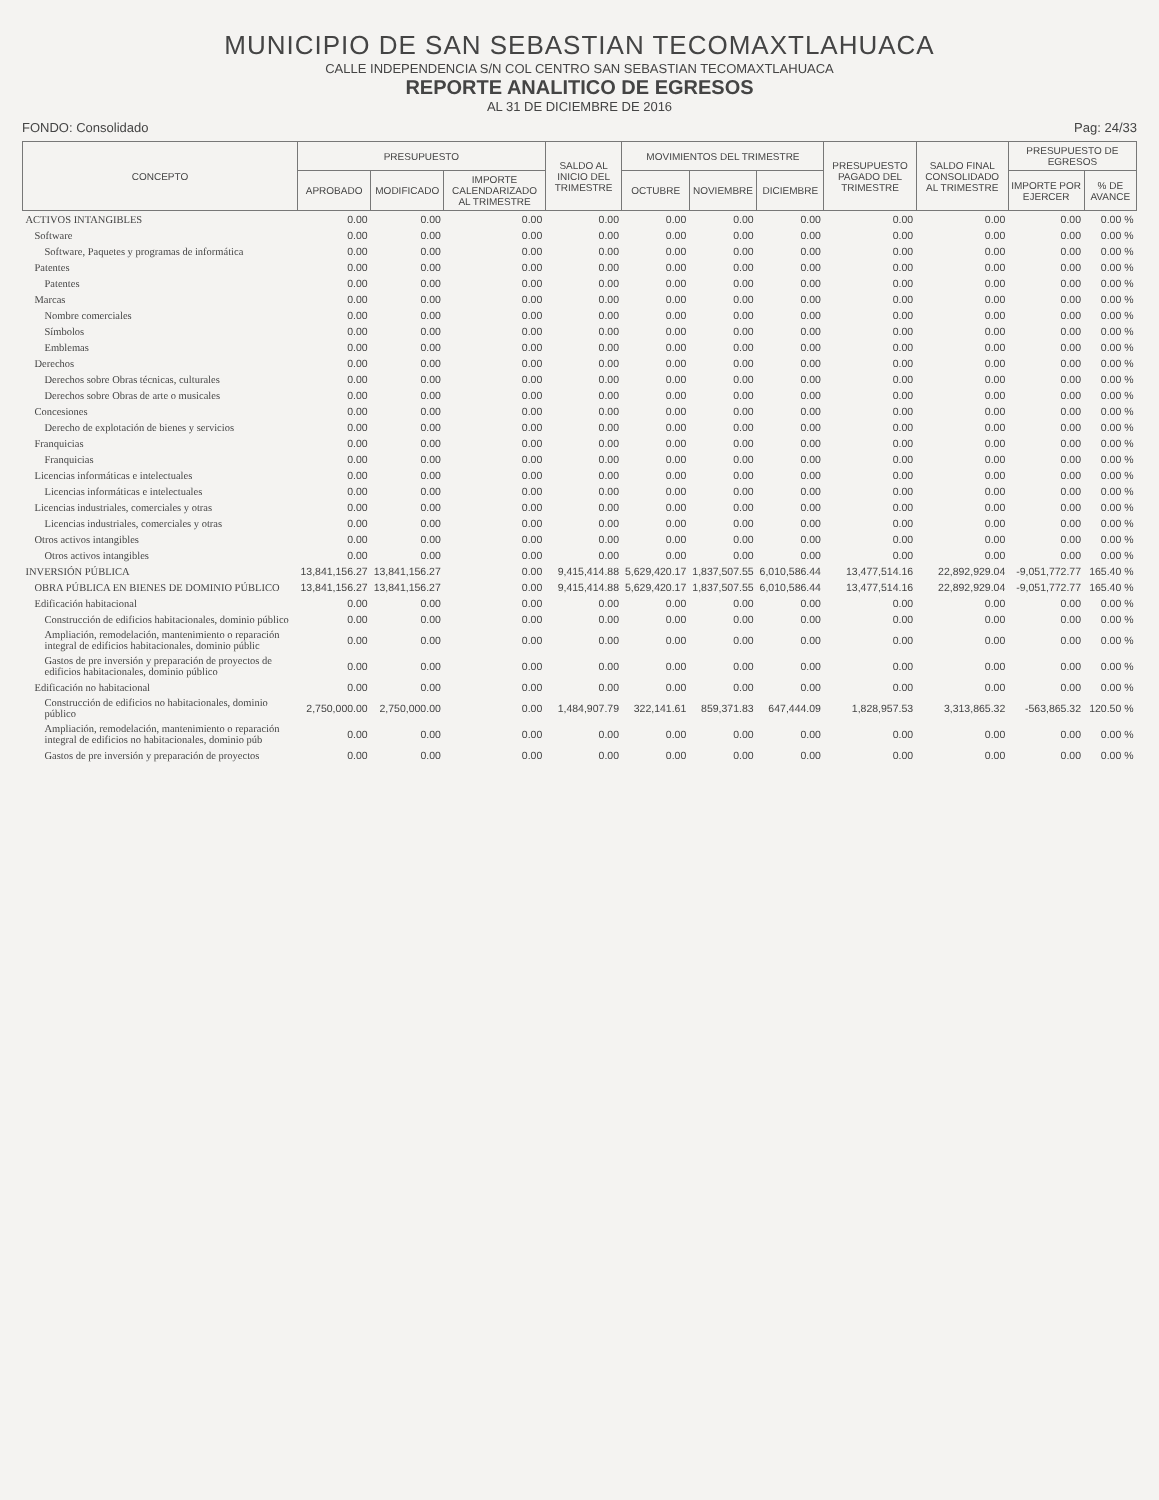MUNICIPIO DE SAN SEBASTIAN TECOMAXTLAHUACA
CALLE INDEPENDENCIA S/N COL CENTRO SAN SEBASTIAN TECOMAXTLAHUACA
REPORTE ANALITICO DE EGRESOS
AL 31 DE DICIEMBRE DE 2016
FONDO: Consolidado Pag: 24/33
| CONCEPTO | PRESUPUESTO | | | SALDO AL INICIO DEL TRIMESTRE | MOVIMIENTOS DEL TRIMESTRE | | | PRESUPUESTO PAGADO DEL TRIMESTRE | SALDO FINAL CONSOLIDADO AL TRIMESTRE | PRESUPUESTO DE EGRESOS | |
| --- | --- | --- | --- | --- | --- | --- | --- | --- | --- | --- | --- |
| | APROBADO | MODIFICADO | IMPORTE CALENDARIZADO AL TRIMESTRE | | OCTUBRE | NOVIEMBRE | DICIEMBRE | | | IMPORTE POR EJERCER | % DE AVANCE |
| ACTIVOS INTANGIBLES | 0.00 | 0.00 | 0.00 | 0.00 | 0.00 | 0.00 | 0.00 | 0.00 | 0.00 | 0.00 | 0.00 % |
| Software | 0.00 | 0.00 | 0.00 | 0.00 | 0.00 | 0.00 | 0.00 | 0.00 | 0.00 | 0.00 | 0.00 % |
| Software, Paquetes y programas de informática | 0.00 | 0.00 | 0.00 | 0.00 | 0.00 | 0.00 | 0.00 | 0.00 | 0.00 | 0.00 | 0.00 % |
| Patentes | 0.00 | 0.00 | 0.00 | 0.00 | 0.00 | 0.00 | 0.00 | 0.00 | 0.00 | 0.00 | 0.00 % |
| Patentes | 0.00 | 0.00 | 0.00 | 0.00 | 0.00 | 0.00 | 0.00 | 0.00 | 0.00 | 0.00 | 0.00 % |
| Marcas | 0.00 | 0.00 | 0.00 | 0.00 | 0.00 | 0.00 | 0.00 | 0.00 | 0.00 | 0.00 | 0.00 % |
| Nombre comerciales | 0.00 | 0.00 | 0.00 | 0.00 | 0.00 | 0.00 | 0.00 | 0.00 | 0.00 | 0.00 | 0.00 % |
| Símbolos | 0.00 | 0.00 | 0.00 | 0.00 | 0.00 | 0.00 | 0.00 | 0.00 | 0.00 | 0.00 | 0.00 % |
| Emblemas | 0.00 | 0.00 | 0.00 | 0.00 | 0.00 | 0.00 | 0.00 | 0.00 | 0.00 | 0.00 | 0.00 % |
| Derechos | 0.00 | 0.00 | 0.00 | 0.00 | 0.00 | 0.00 | 0.00 | 0.00 | 0.00 | 0.00 | 0.00 % |
| Derechos sobre Obras técnicas, culturales | 0.00 | 0.00 | 0.00 | 0.00 | 0.00 | 0.00 | 0.00 | 0.00 | 0.00 | 0.00 | 0.00 % |
| Derechos sobre Obras de arte o musicales | 0.00 | 0.00 | 0.00 | 0.00 | 0.00 | 0.00 | 0.00 | 0.00 | 0.00 | 0.00 | 0.00 % |
| Concesiones | 0.00 | 0.00 | 0.00 | 0.00 | 0.00 | 0.00 | 0.00 | 0.00 | 0.00 | 0.00 | 0.00 % |
| Derecho de explotación de bienes y servicios | 0.00 | 0.00 | 0.00 | 0.00 | 0.00 | 0.00 | 0.00 | 0.00 | 0.00 | 0.00 | 0.00 % |
| Franquicias | 0.00 | 0.00 | 0.00 | 0.00 | 0.00 | 0.00 | 0.00 | 0.00 | 0.00 | 0.00 | 0.00 % |
| Franquicias | 0.00 | 0.00 | 0.00 | 0.00 | 0.00 | 0.00 | 0.00 | 0.00 | 0.00 | 0.00 | 0.00 % |
| Licencias informáticas e intelectuales | 0.00 | 0.00 | 0.00 | 0.00 | 0.00 | 0.00 | 0.00 | 0.00 | 0.00 | 0.00 | 0.00 % |
| Licencias informáticas e intelectuales | 0.00 | 0.00 | 0.00 | 0.00 | 0.00 | 0.00 | 0.00 | 0.00 | 0.00 | 0.00 | 0.00 % |
| Licencias industriales, comerciales y otras | 0.00 | 0.00 | 0.00 | 0.00 | 0.00 | 0.00 | 0.00 | 0.00 | 0.00 | 0.00 | 0.00 % |
| Licencias industriales, comerciales y otras | 0.00 | 0.00 | 0.00 | 0.00 | 0.00 | 0.00 | 0.00 | 0.00 | 0.00 | 0.00 | 0.00 % |
| Otros activos intangibles | 0.00 | 0.00 | 0.00 | 0.00 | 0.00 | 0.00 | 0.00 | 0.00 | 0.00 | 0.00 | 0.00 % |
| Otros activos intangibles | 0.00 | 0.00 | 0.00 | 0.00 | 0.00 | 0.00 | 0.00 | 0.00 | 0.00 | 0.00 | 0.00 % |
| INVERSIÓN PÚBLICA | 13,841,156.27 | 13,841,156.27 | 0.00 | 9,415,414.88 | 5,629,420.17 | 1,837,507.55 | 6,010,586.44 | 13,477,514.16 | 22,892,929.04 | -9,051,772.77 | 165.40 % |
| OBRA PÚBLICA EN BIENES DE DOMINIO PÚBLICO | 13,841,156.27 | 13,841,156.27 | 0.00 | 9,415,414.88 | 5,629,420.17 | 1,837,507.55 | 6,010,586.44 | 13,477,514.16 | 22,892,929.04 | -9,051,772.77 | 165.40 % |
| Edificación habitacional | 0.00 | 0.00 | 0.00 | 0.00 | 0.00 | 0.00 | 0.00 | 0.00 | 0.00 | 0.00 | 0.00 % |
| Construcción de edificios habitacionales, dominio público | 0.00 | 0.00 | 0.00 | 0.00 | 0.00 | 0.00 | 0.00 | 0.00 | 0.00 | 0.00 | 0.00 % |
| Ampliación, remodelación, mantenimiento o reparación integral de edificios habitacionales, dominio públic | 0.00 | 0.00 | 0.00 | 0.00 | 0.00 | 0.00 | 0.00 | 0.00 | 0.00 | 0.00 | 0.00 % |
| Gastos de pre inversión y preparación de proyectos de edificios habitacionales, dominio público | 0.00 | 0.00 | 0.00 | 0.00 | 0.00 | 0.00 | 0.00 | 0.00 | 0.00 | 0.00 | 0.00 % |
| Edificación no habitacional | 0.00 | 0.00 | 0.00 | 0.00 | 0.00 | 0.00 | 0.00 | 0.00 | 0.00 | 0.00 | 0.00 % |
| Construcción de edificios no habitacionales, dominio público | 2,750,000.00 | 2,750,000.00 | 0.00 | 1,484,907.79 | 322,141.61 | 859,371.83 | 647,444.09 | 1,828,957.53 | 3,313,865.32 | -563,865.32 | 120.50 % |
| Ampliación, remodelación, mantenimiento o reparación integral de edificios no habitacionales, dominio púb | 0.00 | 0.00 | 0.00 | 0.00 | 0.00 | 0.00 | 0.00 | 0.00 | 0.00 | 0.00 | 0.00 % |
| Gastos de pre inversión y preparación de proyectos | 0.00 | 0.00 | 0.00 | 0.00 | 0.00 | 0.00 | 0.00 | 0.00 | 0.00 | 0.00 | 0.00 % |